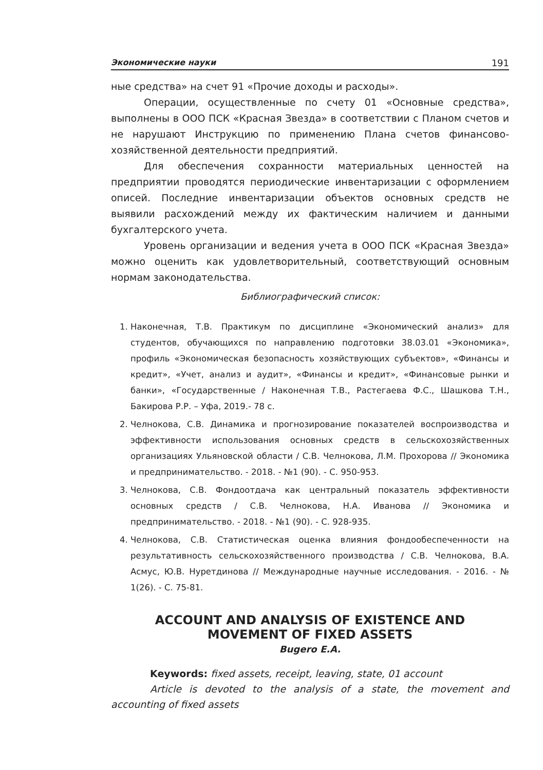Экономические науки 191
ные средства» на счет 91 «Прочие доходы и расходы».
Операции, осуществленные по счету 01 «Основные средства», выполнены в ООО ПСК «Красная Звезда» в соответствии с Планом счетов и не нарушают Инструкцию по применению Плана счетов финансово-хозяйственной деятельности предприятий.
Для обеспечения сохранности материальных ценностей на предприятии проводятся периодические инвентаризации с оформлением описей. Последние инвентаризации объектов основных средств не выявили расхождений между их фактическим наличием и данными бухгалтерского учета.
Уровень организации и ведения учета в ООО ПСК «Красная Звезда» можно оценить как удовлетворительный, соответствующий основным нормам законодательства.
Библиографический список:
1. Наконечная, Т.В. Практикум по дисциплине «Экономический анализ» для студентов, обучающихся по направлению подготовки 38.03.01 «Экономика», профиль «Экономическая безопасность хозяйствующих субъектов», «Финансы и кредит», «Учет, анализ и аудит», «Финансы и кредит», «Финансовые рынки и банки», «Государственные / Наконечная Т.В., Растегаева Ф.С., Шашкова Т.Н., Бакирова Р.Р. – Уфа, 2019.- 78 с.
2. Челнокова, С.В. Динамика и прогнозирование показателей воспроизводства и эффективности использования основных средств в сельскохозяйственных организациях Ульяновской области / С.В. Челнокова, Л.М. Прохорова // Экономика и предпринимательство. - 2018. - №1 (90). - С. 950-953.
3. Челнокова, С.В. Фондоотдача как центральный показатель эффективности основных средств / С.В. Челнокова, Н.А. Иванова // Экономика и предпринимательство. - 2018. - №1 (90). - С. 928-935.
4. Челнокова, С.В. Статистическая оценка влияния фондообеспеченности на результативность сельскохозяйственного производства / С.В. Челнокова, В.А. Асмус, Ю.В. Нуретдинова // Международные научные исследования. - 2016. - № 1(26). - С. 75-81.
ACCOUNT AND ANALYSIS OF EXISTENCE AND
MOVEMENT OF FIXED ASSETS
Bugero E.A.
Keywords: fixed assets, receipt, leaving, state, 01 account
Article is devoted to the analysis of a state, the movement and accounting of fixed assets